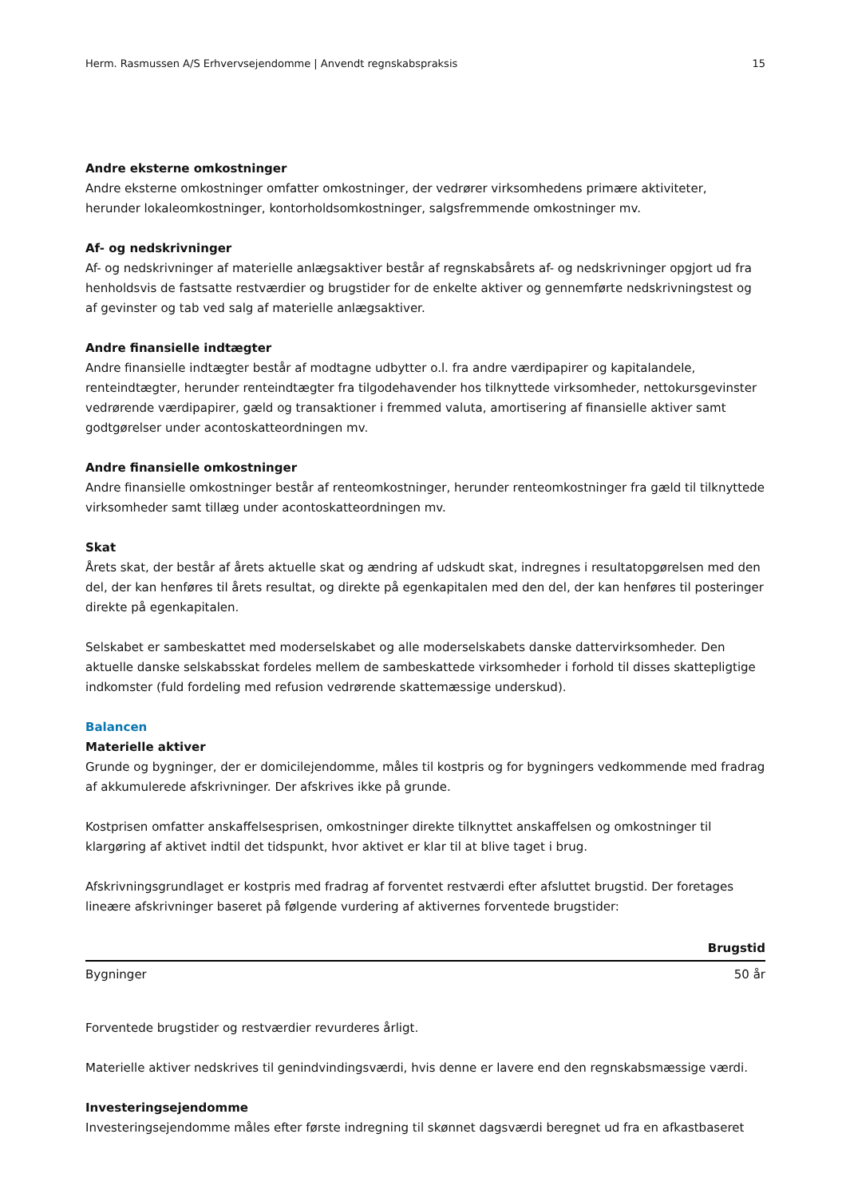Herm. Rasmussen A/S Erhvervsejendomme | Anvendt regnskabspraksis 15
Andre eksterne omkostninger
Andre eksterne omkostninger omfatter omkostninger, der vedrører virksomhedens primære aktiviteter, herunder lokaleomkostninger, kontorholdsomkostninger, salgsfremmende omkostninger mv.
Af- og nedskrivninger
Af- og nedskrivninger af materielle anlægsaktiver består af regnskabsårets af- og nedskrivninger opgjort ud fra henholdsvis de fastsatte restværdier og brugstider for de enkelte aktiver og gennemførte nedskrivningstest og af gevinster og tab ved salg af materielle anlægsaktiver.
Andre finansielle indtægter
Andre finansielle indtægter består af modtagne udbytter o.l. fra andre værdipapirer og kapitalandele, renteindtægter, herunder renteindtægter fra tilgodehavender hos tilknyttede virksomheder, nettokursgevinster vedrørende værdipapirer, gæld og transaktioner i fremmed valuta, amortisering af finansielle aktiver samt godtgørelser under acontoskatteordningen mv.
Andre finansielle omkostninger
Andre finansielle omkostninger består af renteomkostninger, herunder renteomkostninger fra gæld til tilknyttede virksomheder samt tillæg under acontoskatteordningen mv.
Skat
Årets skat, der består af årets aktuelle skat og ændring af udskudt skat, indregnes i resultatopgørelsen med den del, der kan henføres til årets resultat, og direkte på egenkapitalen med den del, der kan henføres til posteringer direkte på egenkapitalen.
Selskabet er sambeskattet med moderselskabet og alle moderselskabets danske dattervirksomheder. Den aktuelle danske selskabsskat fordeles mellem de sambeskattede virksomheder i forhold til disses skattepligtige indkomster (fuld fordeling med refusion vedrørende skattemæssige underskud).
Balancen
Materielle aktiver
Grunde og bygninger, der er domicilejendomme, måles til kostpris og for bygningers vedkommende med fradrag af akkumulerede afskrivninger. Der afskrives ikke på grunde.
Kostprisen omfatter anskaffelsesprisen, omkostninger direkte tilknyttet anskaffelsen og omkostninger til klargøring af aktivet indtil det tidspunkt, hvor aktivet er klar til at blive taget i brug.
Afskrivningsgrundlaget er kostpris med fradrag af forventet restværdi efter afsluttet brugstid. Der foretages lineære afskrivninger baseret på følgende vurdering af aktivernes forventede brugstider:
| | Brugstid |
| --- | --- |
| Bygninger | 50 år |
Forventede brugstider og restværdier revurderes årligt.
Materielle aktiver nedskrives til genindvindingsværdi, hvis denne er lavere end den regnskabsmæssige værdi.
Investeringsejendomme
Investeringsejendomme måles efter første indregning til skønnet dagsværdi beregnet ud fra en afkastbaseret